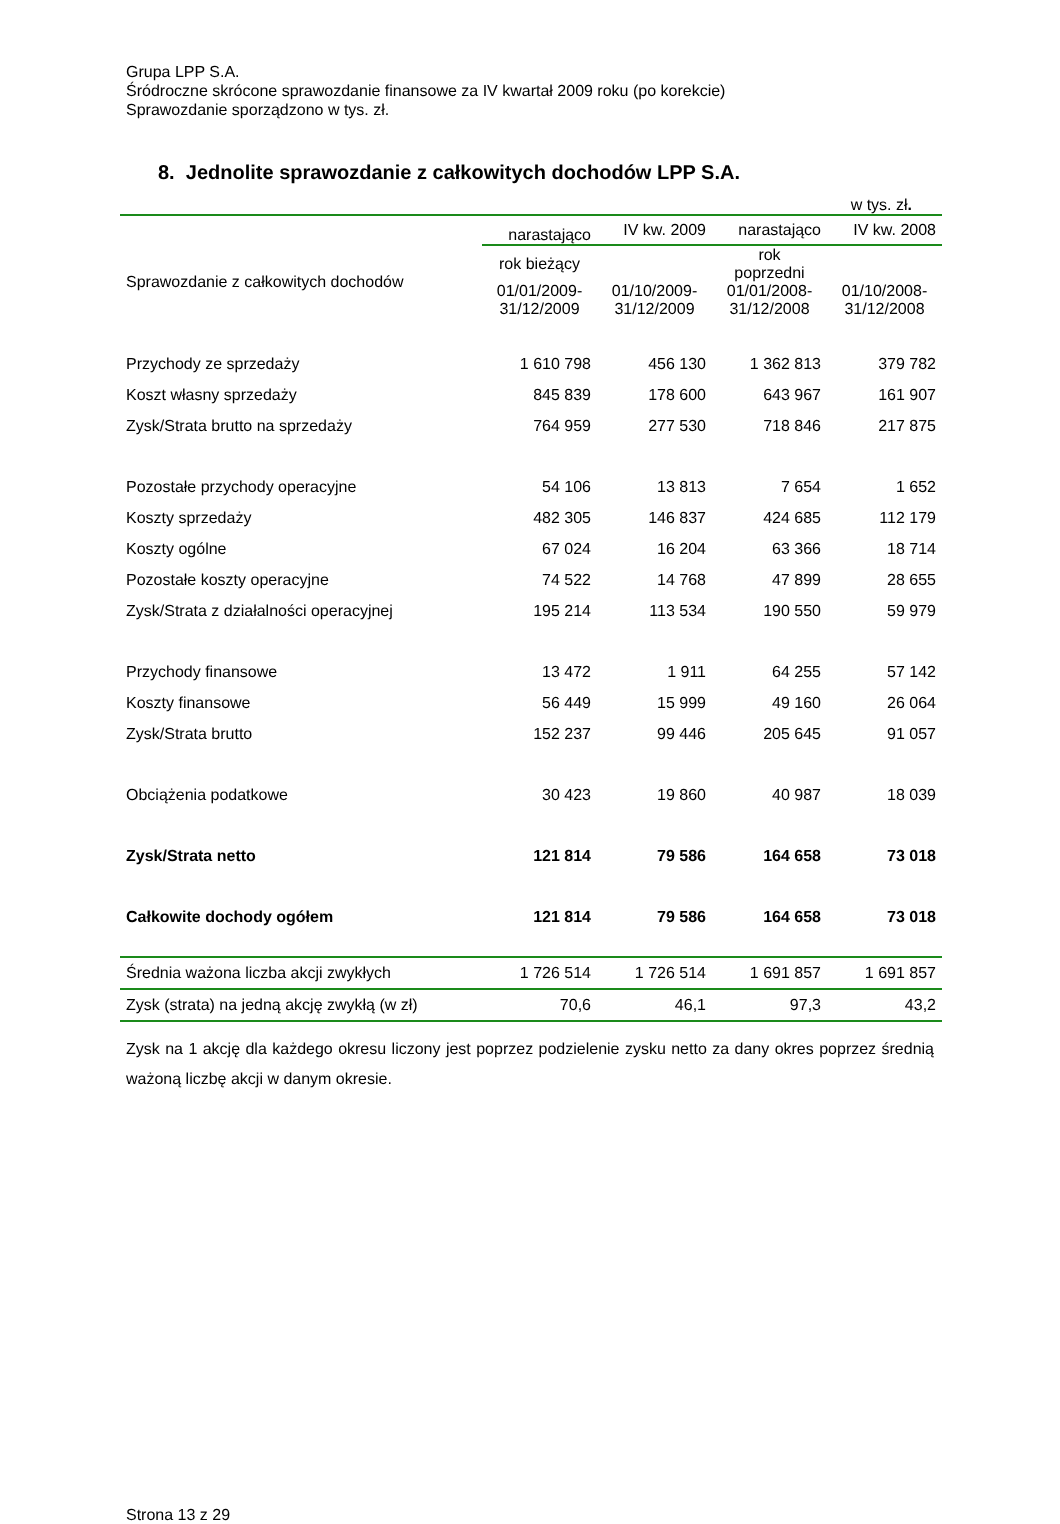Grupa LPP S.A.
Śródroczne skrócone sprawozdanie finansowe za IV kwartał 2009 roku (po korekcie)
Sprawozdanie sporządzono w tys. zł.
8. Jednolite sprawozdanie z całkowitych dochodów LPP S.A.
w tys. zł.
| | narastająco | IV kw. 2009 | narastająco | IV kw. 2008 |
| Sprawozdanie z całkowitych dochodów | rok bieżący | | rok poprzedni | |
| | 01/01/2009- 31/12/2009 | 01/10/2009- 31/12/2009 | 01/01/2008- 31/12/2008 | 01/10/2008- 31/12/2008 |
| Przychody ze sprzedaży | 1 610 798 | 456 130 | 1 362 813 | 379 782 |
| Koszt własny sprzedaży | 845 839 | 178 600 | 643 967 | 161 907 |
| Zysk/Strata brutto na sprzedaży | 764 959 | 277 530 | 718 846 | 217 875 |
| Pozostałe przychody operacyjne | 54 106 | 13 813 | 7 654 | 1 652 |
| Koszty sprzedaży | 482 305 | 146 837 | 424 685 | 112 179 |
| Koszty ogólne | 67 024 | 16 204 | 63 366 | 18 714 |
| Pozostałe koszty operacyjne | 74 522 | 14 768 | 47 899 | 28 655 |
| Zysk/Strata z działalności operacyjnej | 195 214 | 113 534 | 190 550 | 59 979 |
| Przychody finansowe | 13 472 | 1 911 | 64 255 | 57 142 |
| Koszty finansowe | 56 449 | 15 999 | 49 160 | 26 064 |
| Zysk/Strata brutto | 152 237 | 99 446 | 205 645 | 91 057 |
| Obciążenia podatkowe | 30 423 | 19 860 | 40 987 | 18 039 |
| Zysk/Strata netto | 121 814 | 79 586 | 164 658 | 73 018 |
| Całkowite dochody ogółem | 121 814 | 79 586 | 164 658 | 73 018 |
| Średnia ważona liczba akcji zwykłych | 1 726 514 | 1 726 514 | 1 691 857 | 1 691 857 |
| Zysk (strata) na jedną akcję zwykłą (w zł) | 70,6 | 46,1 | 97,3 | 43,2 |
Zysk na 1 akcję dla każdego okresu liczony jest poprzez podzielenie zysku netto za dany okres poprzez średnią ważoną liczbę akcji w danym okresie.
Strona 13 z 29